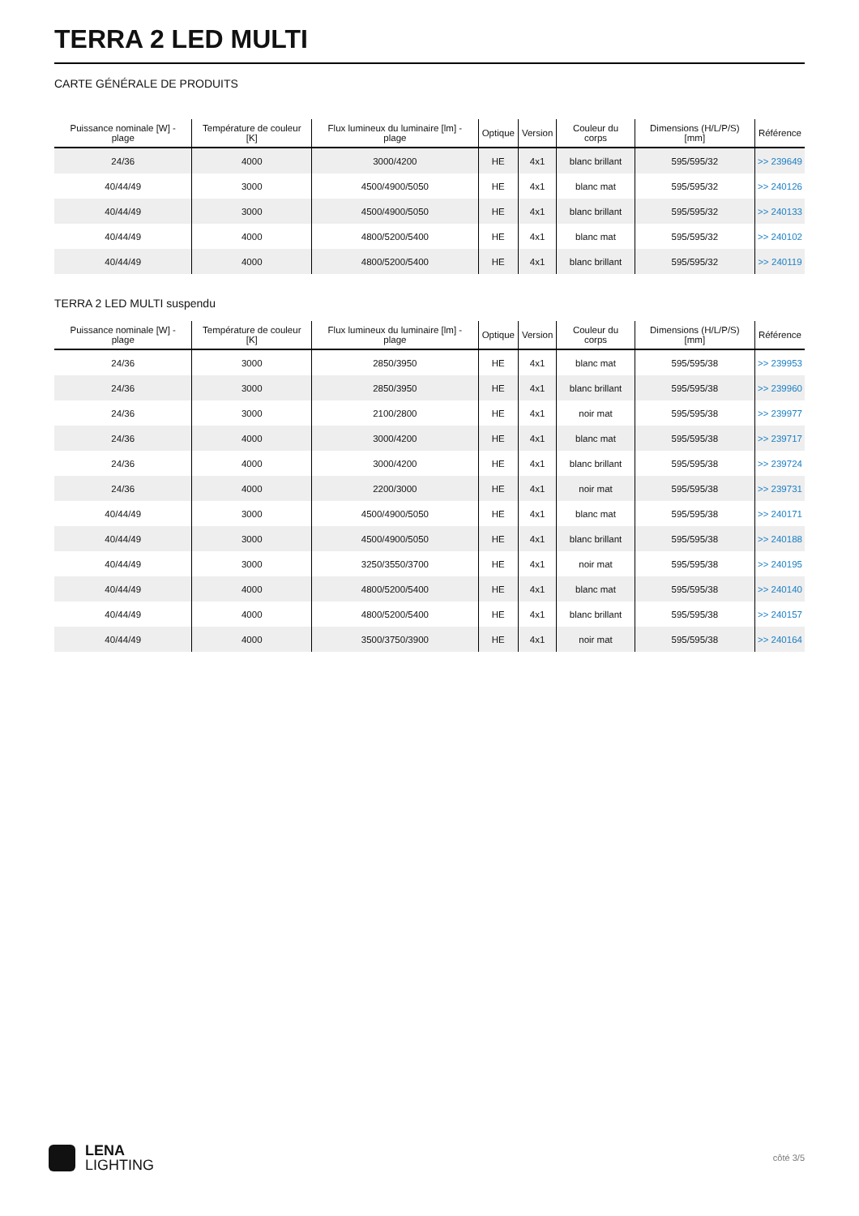TERRA 2 LED MULTI
CARTE GÉNÉRALE DE PRODUITS
| Puissance nominale [W] - plage | Température de couleur [K] | Flux lumineux du luminaire [lm] - plage | Optique | Version | Couleur du corps | Dimensions (H/L/P/S) [mm] | Référence |
| --- | --- | --- | --- | --- | --- | --- | --- |
| 24/36 | 4000 | 3000/4200 | HE | 4x1 | blanc brillant | 595/595/32 | >> 239649 |
| 40/44/49 | 3000 | 4500/4900/5050 | HE | 4x1 | blanc mat | 595/595/32 | >> 240126 |
| 40/44/49 | 3000 | 4500/4900/5050 | HE | 4x1 | blanc brillant | 595/595/32 | >> 240133 |
| 40/44/49 | 4000 | 4800/5200/5400 | HE | 4x1 | blanc mat | 595/595/32 | >> 240102 |
| 40/44/49 | 4000 | 4800/5200/5400 | HE | 4x1 | blanc brillant | 595/595/32 | >> 240119 |
TERRA 2 LED MULTI suspendu
| Puissance nominale [W] - plage | Température de couleur [K] | Flux lumineux du luminaire [lm] - plage | Optique | Version | Couleur du corps | Dimensions (H/L/P/S) [mm] | Référence |
| --- | --- | --- | --- | --- | --- | --- | --- |
| 24/36 | 3000 | 2850/3950 | HE | 4x1 | blanc mat | 595/595/38 | >> 239953 |
| 24/36 | 3000 | 2850/3950 | HE | 4x1 | blanc brillant | 595/595/38 | >> 239960 |
| 24/36 | 3000 | 2100/2800 | HE | 4x1 | noir mat | 595/595/38 | >> 239977 |
| 24/36 | 4000 | 3000/4200 | HE | 4x1 | blanc mat | 595/595/38 | >> 239717 |
| 24/36 | 4000 | 3000/4200 | HE | 4x1 | blanc brillant | 595/595/38 | >> 239724 |
| 24/36 | 4000 | 2200/3000 | HE | 4x1 | noir mat | 595/595/38 | >> 239731 |
| 40/44/49 | 3000 | 4500/4900/5050 | HE | 4x1 | blanc mat | 595/595/38 | >> 240171 |
| 40/44/49 | 3000 | 4500/4900/5050 | HE | 4x1 | blanc brillant | 595/595/38 | >> 240188 |
| 40/44/49 | 3000 | 3250/3550/3700 | HE | 4x1 | noir mat | 595/595/38 | >> 240195 |
| 40/44/49 | 4000 | 4800/5200/5400 | HE | 4x1 | blanc mat | 595/595/38 | >> 240140 |
| 40/44/49 | 4000 | 4800/5200/5400 | HE | 4x1 | blanc brillant | 595/595/38 | >> 240157 |
| 40/44/49 | 4000 | 3500/3750/3900 | HE | 4x1 | noir mat | 595/595/38 | >> 240164 |
LENA
LIGHTING
côté 3/5